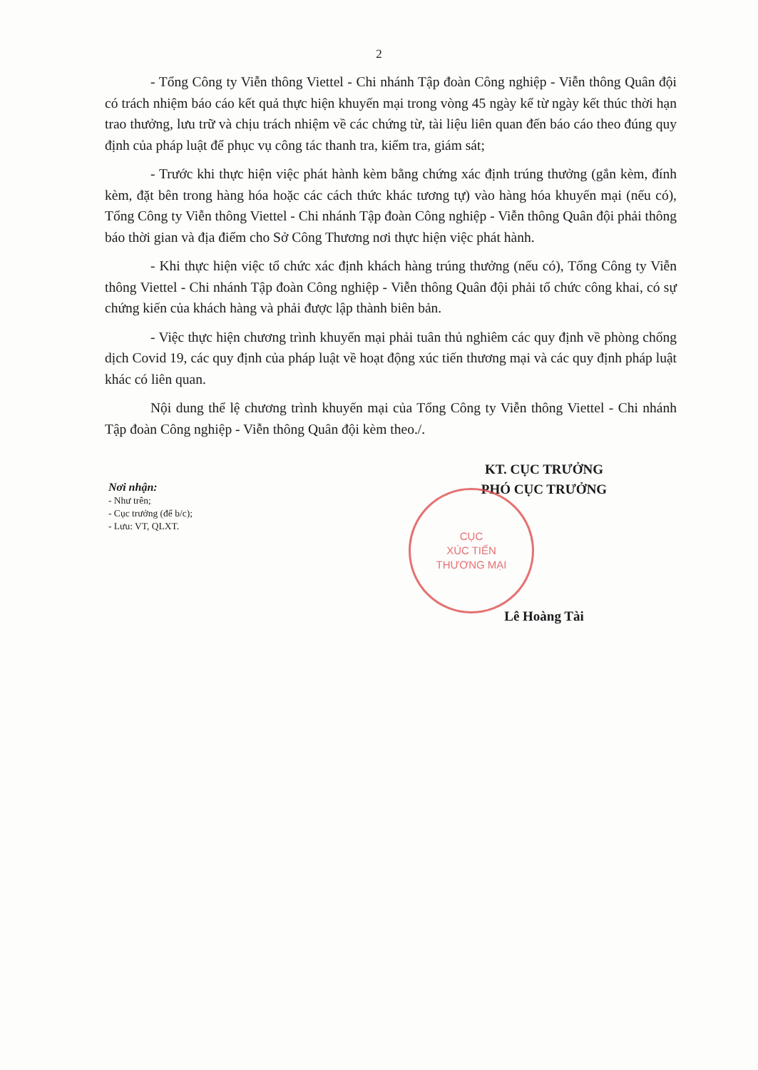2
- Tổng Công ty Viễn thông Viettel - Chi nhánh Tập đoàn Công nghiệp - Viễn thông Quân đội có trách nhiệm báo cáo kết quả thực hiện khuyến mại trong vòng 45 ngày kể từ ngày kết thúc thời hạn trao thưởng, lưu trữ và chịu trách nhiệm về các chứng từ, tài liệu liên quan đến báo cáo theo đúng quy định của pháp luật để phục vụ công tác thanh tra, kiểm tra, giám sát;
- Trước khi thực hiện việc phát hành kèm bằng chứng xác định trúng thưởng (gắn kèm, đính kèm, đặt bên trong hàng hóa hoặc các cách thức khác tương tự) vào hàng hóa khuyến mại (nếu có), Tổng Công ty Viễn thông Viettel - Chi nhánh Tập đoàn Công nghiệp - Viễn thông Quân đội phải thông báo thời gian và địa điểm cho Sở Công Thương nơi thực hiện việc phát hành.
- Khi thực hiện việc tổ chức xác định khách hàng trúng thưởng (nếu có), Tổng Công ty Viễn thông Viettel - Chi nhánh Tập đoàn Công nghiệp - Viễn thông Quân đội phải tổ chức công khai, có sự chứng kiến của khách hàng và phải được lập thành biên bản.
- Việc thực hiện chương trình khuyến mại phải tuân thủ nghiêm các quy định về phòng chống dịch Covid 19, các quy định của pháp luật về hoạt động xúc tiến thương mại và các quy định pháp luật khác có liên quan.
Nội dung thể lệ chương trình khuyến mại của Tổng Công ty Viễn thông Viettel - Chi nhánh Tập đoàn Công nghiệp - Viễn thông Quân đội kèm theo./.
Nơi nhận:
- Như trên;
- Cục trưởng (để b/c);
- Lưu: VT, QLXT.
KT. CỤC TRƯỞNG
PHÓ CỤC TRƯỞNG
CỤC
XÚC TIẾN
THƯƠNG MẠI
Lê Hoàng Tài